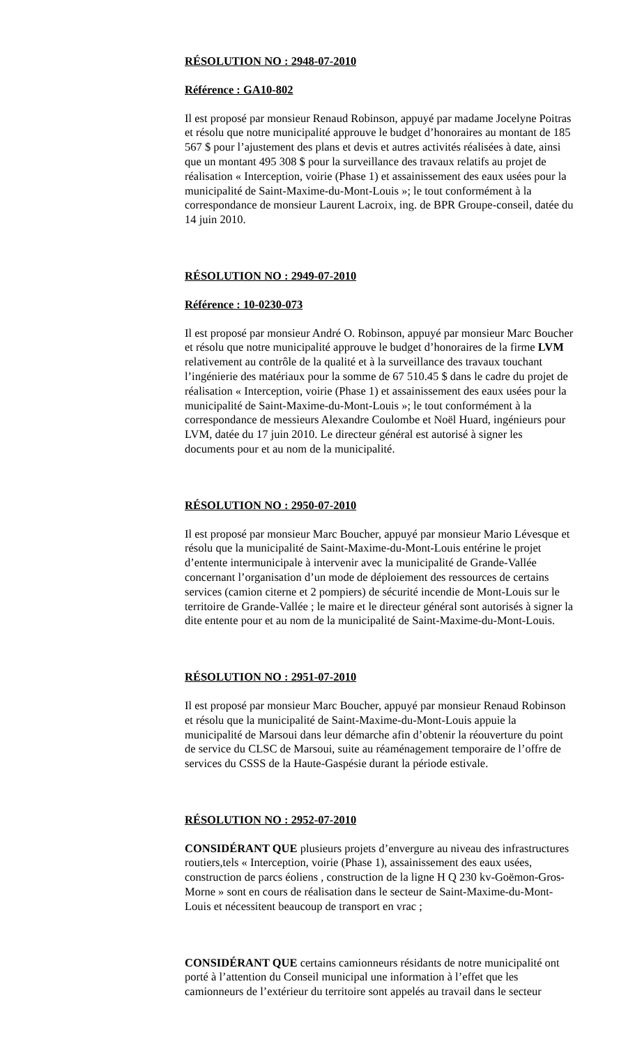RÉSOLUTION NO : 2948-07-2010
Référence : GA10-802
Il est proposé par monsieur Renaud Robinson, appuyé par madame Jocelyne Poitras et résolu que notre municipalité approuve le budget d’honoraires au montant de 185 567 $ pour l’ajustement des plans et devis et autres activités réalisées à date, ainsi que un montant 495 308 $ pour la surveillance des travaux relatifs au projet de réalisation « Interception, voirie (Phase 1) et assainissement des eaux usées pour la municipalité de Saint-Maxime-du-Mont-Louis »; le tout conformément à la correspondance de monsieur Laurent Lacroix, ing. de BPR Groupe-conseil, datée du 14 juin 2010.
RÉSOLUTION NO : 2949-07-2010
Référence : 10-0230-073
Il est proposé par monsieur André O. Robinson, appuyé par monsieur Marc Boucher et résolu que notre municipalité approuve le budget d’honoraires de la firme LVM relativement au contrôle de la qualité et à la surveillance des travaux touchant l’ingénierie des matériaux pour la somme de 67 510.45 $ dans le cadre du projet de réalisation « Interception, voirie (Phase 1) et assainissement des eaux usées pour la municipalité de Saint-Maxime-du-Mont-Louis »; le tout conformément à la correspondance de messieurs Alexandre Coulombe et Noël Huard, ingénieurs pour LVM, datée du 17 juin 2010. Le directeur général est autorisé à signer les documents pour et au nom de la municipalité.
RÉSOLUTION NO : 2950-07-2010
Il est proposé par monsieur Marc Boucher, appuyé par monsieur Mario Lévesque et résolu que la municipalité de Saint-Maxime-du-Mont-Louis entérine le projet d’entente intermunicipale à intervenir avec la municipalité de Grande-Vallée concernant l’organisation d’un mode de déploiement des ressources de certains services (camion citerne et 2 pompiers) de sécurité incendie de Mont-Louis sur le territoire de Grande-Vallée ; le maire et le directeur général sont autorisés à signer la dite entente pour et au nom de la municipalité de Saint-Maxime-du-Mont-Louis.
RÉSOLUTION NO : 2951-07-2010
Il est proposé par monsieur Marc Boucher, appuyé par monsieur Renaud Robinson et résolu que la municipalité de Saint-Maxime-du-Mont-Louis appuie la municipalité de Marsoui dans leur démarche afin d’obtenir la réouverture du point de service du CLSC de Marsoui, suite au réaménagement temporaire de l’offre de services du CSSS de la Haute-Gaspésie durant la période estivale.
RÉSOLUTION NO : 2952-07-2010
CONSIDÉRANT QUE plusieurs projets d’envergure au niveau des infrastructures routiers,tels « Interception, voirie (Phase 1), assainissement des eaux usées, construction de parcs éoliens , construction de la ligne H Q 230 kv-Goëmon-Gros-Morne » sont en cours de réalisation dans le secteur de Saint-Maxime-du-Mont-Louis et nécessitent beaucoup de transport en vrac ;
CONSIDÉRANT QUE certains camionneurs résidants de notre municipalité ont porté à l’attention du Conseil municipal une information à l’effet que les camionneurs de l’extérieur du territoire sont appelés au travail dans le secteur